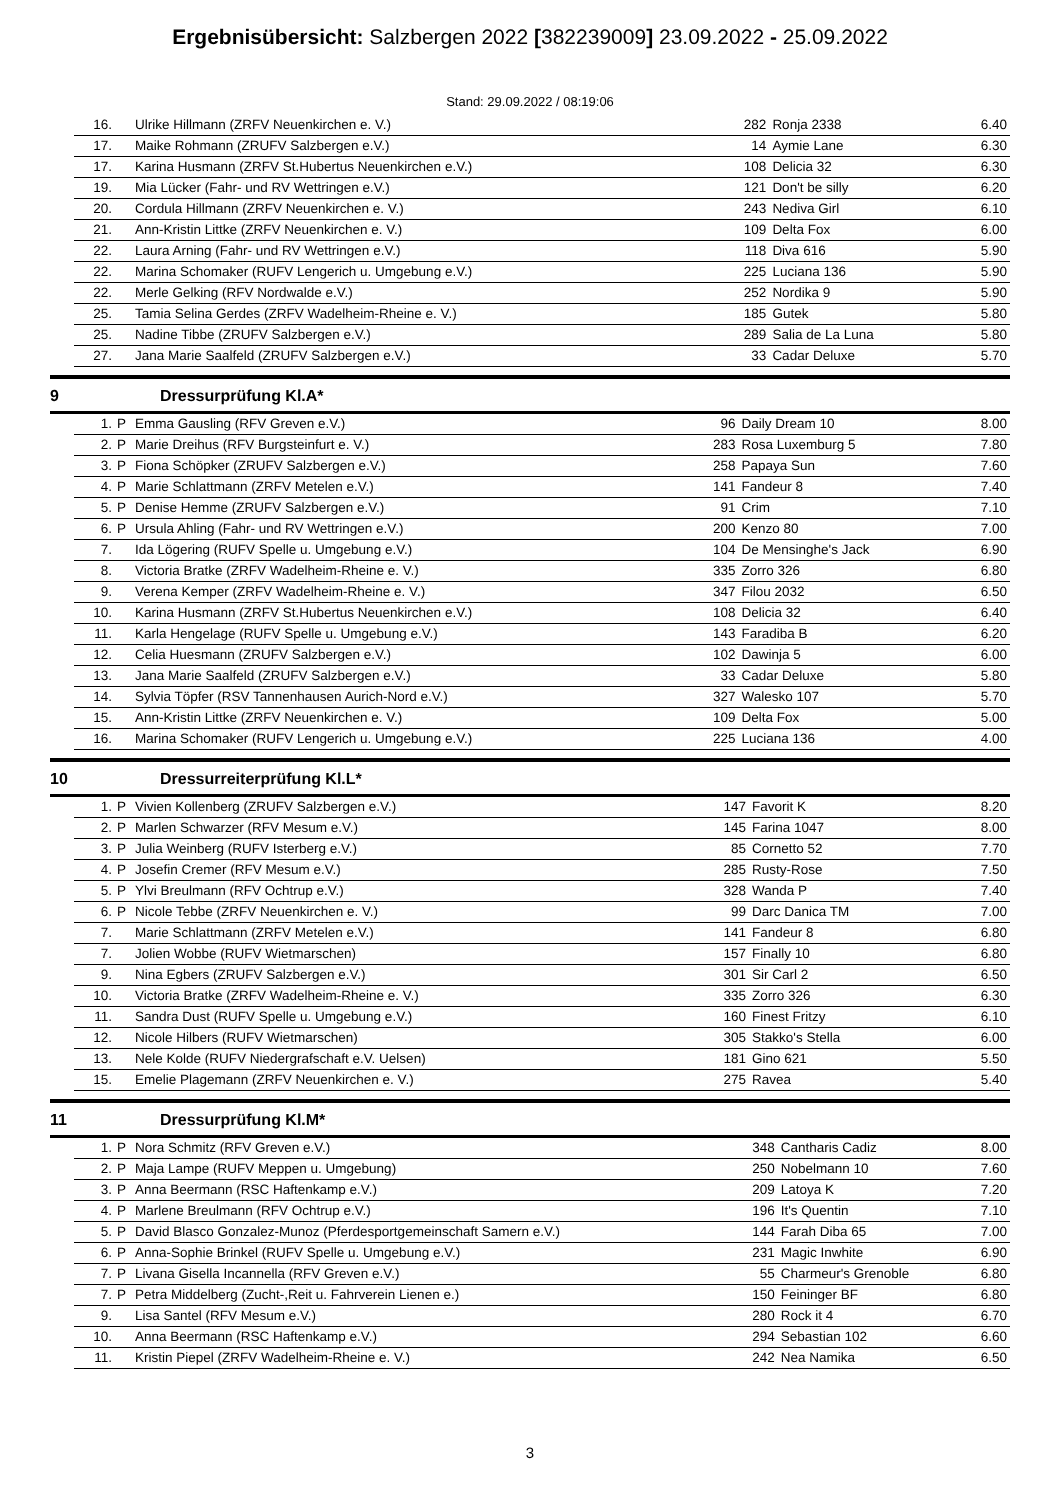Ergebnisübersicht: Salzbergen 2022 [382239009] 23.09.2022 - 25.09.2022
Stand: 29.09.2022 / 08:19:06
| | 16. | | Ulrike Hillmann (ZRFV Neuenkirchen e. V.) | 282 | Ronja 2338 | 6.40 |
| | 17. | | Maike Rohmann (ZRUFV Salzbergen e.V.) | 14 | Aymie Lane | 6.30 |
| | 17. | | Karina Husmann (ZRFV St.Hubertus Neuenkirchen e.V.) | 108 | Delicia 32 | 6.30 |
| | 19. | | Mia Lücker (Fahr- und RV Wettringen e.V.) | 121 | Don't be silly | 6.20 |
| | 20. | | Cordula Hillmann (ZRFV Neuenkirchen e. V.) | 243 | Nediva Girl | 6.10 |
| | 21. | | Ann-Kristin Littke (ZRFV Neuenkirchen e. V.) | 109 | Delta Fox | 6.00 |
| | 22. | | Laura Arning (Fahr- und RV Wettringen e.V.) | 118 | Diva 616 | 5.90 |
| | 22. | | Marina Schomaker (RUFV Lengerich u. Umgebung e.V.) | 225 | Luciana 136 | 5.90 |
| | 22. | | Merle Gelking (RFV Nordwalde e.V.) | 252 | Nordika 9 | 5.90 |
| | 25. | | Tamia Selina Gerdes (ZRFV Wadelheim-Rheine e. V.) | 185 | Gutek | 5.80 |
| | 25. | | Nadine Tibbe (ZRUFV Salzbergen e.V.) | 289 | Salia de La Luna | 5.80 |
| | 27. | | Jana Marie Saalfeld (ZRUFV Salzbergen e.V.) | 33 | Cadar Deluxe | 5.70 |
9 Dressurprüfung Kl.A*
| | 1. | P | Emma Gausling (RFV Greven e.V.) | 96 | Daily Dream 10 | 8.00 |
| | 2. | P | Marie Dreihus (RFV Burgsteinfurt e. V.) | 283 | Rosa Luxemburg 5 | 7.80 |
| | 3. | P | Fiona Schöpker (ZRUFV Salzbergen e.V.) | 258 | Papaya Sun | 7.60 |
| | 4. | P | Marie Schlattmann (ZRFV Metelen e.V.) | 141 | Fandeur 8 | 7.40 |
| | 5. | P | Denise Hemme (ZRUFV Salzbergen e.V.) | 91 | Crim | 7.10 |
| | 6. | P | Ursula Ahling (Fahr- und RV Wettringen e.V.) | 200 | Kenzo 80 | 7.00 |
| | 7. | | Ida Lögering (RUFV Spelle u. Umgebung e.V.) | 104 | De Mensinghe's Jack | 6.90 |
| | 8. | | Victoria Bratke (ZRFV Wadelheim-Rheine e. V.) | 335 | Zorro 326 | 6.80 |
| | 9. | | Verena Kemper (ZRFV Wadelheim-Rheine e. V.) | 347 | Filou 2032 | 6.50 |
| | 10. | | Karina Husmann (ZRFV St.Hubertus Neuenkirchen e.V.) | 108 | Delicia 32 | 6.40 |
| | 11. | | Karla Hengelage (RUFV Spelle u. Umgebung e.V.) | 143 | Faradiba B | 6.20 |
| | 12. | | Celia Huesmann (ZRUFV Salzbergen e.V.) | 102 | Dawinja 5 | 6.00 |
| | 13. | | Jana Marie Saalfeld (ZRUFV Salzbergen e.V.) | 33 | Cadar Deluxe | 5.80 |
| | 14. | | Sylvia Töpfer (RSV Tannenhausen Aurich-Nord e.V.) | 327 | Walesko 107 | 5.70 |
| | 15. | | Ann-Kristin Littke (ZRFV Neuenkirchen e. V.) | 109 | Delta Fox | 5.00 |
| | 16. | | Marina Schomaker (RUFV Lengerich u. Umgebung e.V.) | 225 | Luciana 136 | 4.00 |
10 Dressurreiterprüfung Kl.L*
| | 1. | P | Vivien Kollenberg (ZRUFV Salzbergen e.V.) | 147 | Favorit K | 8.20 |
| | 2. | P | Marlen Schwarzer (RFV Mesum e.V.) | 145 | Farina 1047 | 8.00 |
| | 3. | P | Julia Weinberg (RUFV Isterberg e.V.) | 85 | Cornetto 52 | 7.70 |
| | 4. | P | Josefin Cremer (RFV Mesum e.V.) | 285 | Rusty-Rose | 7.50 |
| | 5. | P | Ylvi Breulmann (RFV Ochtrup e.V.) | 328 | Wanda P | 7.40 |
| | 6. | P | Nicole Tebbe (ZRFV Neuenkirchen e. V.) | 99 | Darc Danica TM | 7.00 |
| | 7. | | Marie Schlattmann (ZRFV Metelen e.V.) | 141 | Fandeur 8 | 6.80 |
| | 7. | | Jolien Wobbe (RUFV Wietmarschen) | 157 | Finally 10 | 6.80 |
| | 9. | | Nina Egbers (ZRUFV Salzbergen e.V.) | 301 | Sir Carl 2 | 6.50 |
| | 10. | | Victoria Bratke (ZRFV Wadelheim-Rheine e. V.) | 335 | Zorro 326 | 6.30 |
| | 11. | | Sandra Dust (RUFV Spelle u. Umgebung e.V.) | 160 | Finest Fritzy | 6.10 |
| | 12. | | Nicole Hilbers (RUFV Wietmarschen) | 305 | Stakko's Stella | 6.00 |
| | 13. | | Nele Kolde (RUFV Niedergrafschaft e.V. Uelsen) | 181 | Gino 621 | 5.50 |
| | 15. | | Emelie Plagemann (ZRFV Neuenkirchen e. V.) | 275 | Ravea | 5.40 |
11 Dressurprüfung Kl.M*
| | 1. | P | Nora Schmitz (RFV Greven e.V.) | 348 | Cantharis Cadiz | 8.00 |
| | 2. | P | Maja Lampe (RUFV Meppen u. Umgebung) | 250 | Nobelmann 10 | 7.60 |
| | 3. | P | Anna Beermann (RSC Haftenkamp e.V.) | 209 | Latoya K | 7.20 |
| | 4. | P | Marlene Breulmann (RFV Ochtrup e.V.) | 196 | It's Quentin | 7.10 |
| | 5. | P | David Blasco Gonzalez-Munoz (Pferdesportgemeinschaft Samern e.V.) | 144 | Farah Diba 65 | 7.00 |
| | 6. | P | Anna-Sophie Brinkel (RUFV Spelle u. Umgebung e.V.) | 231 | Magic Inwhite | 6.90 |
| | 7. | P | Livana Gisella Incannella (RFV Greven e.V.) | 55 | Charmeur's Grenoble | 6.80 |
| | 7. | P | Petra Middelberg (Zucht-,Reit u. Fahrverein Lienen e.) | 150 | Feininger BF | 6.80 |
| | 9. | | Lisa Santel (RFV Mesum e.V.) | 280 | Rock it 4 | 6.70 |
| | 10. | | Anna Beermann (RSC Haftenkamp e.V.) | 294 | Sebastian 102 | 6.60 |
| | 11. | | Kristin Piepel (ZRFV Wadelheim-Rheine e. V.) | 242 | Nea Namika | 6.50 |
3